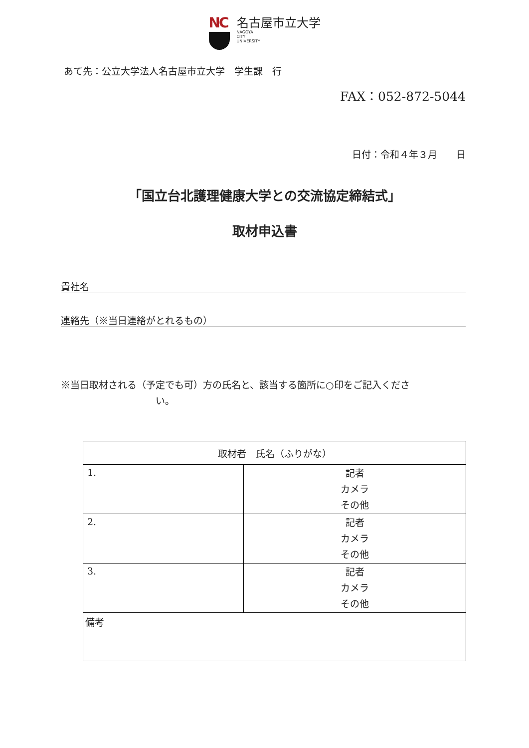NC
名古屋市立大学
NAGOYA
CITY
UNIVERSITY
あて先：公立大学法人名古屋市立大学　学生課　行
FAX：052-872-5044
日付：令和４年３月　　日
「国立台北護理健康大学との交流協定締結式」
取材申込書
貴社名
連絡先（※当日連絡がとれるもの）
※当日取材される（予定でも可）方の氏名と、該当する箇所に○印をご記入くださ
い。
| 取材者 氏名（ふりがな） | |
| --- | --- |
| 1. | 記者 カメラ その他 |
| 2. | 記者 カメラ その他 |
| 3. | 記者 カメラ その他 |
| 備考 | |